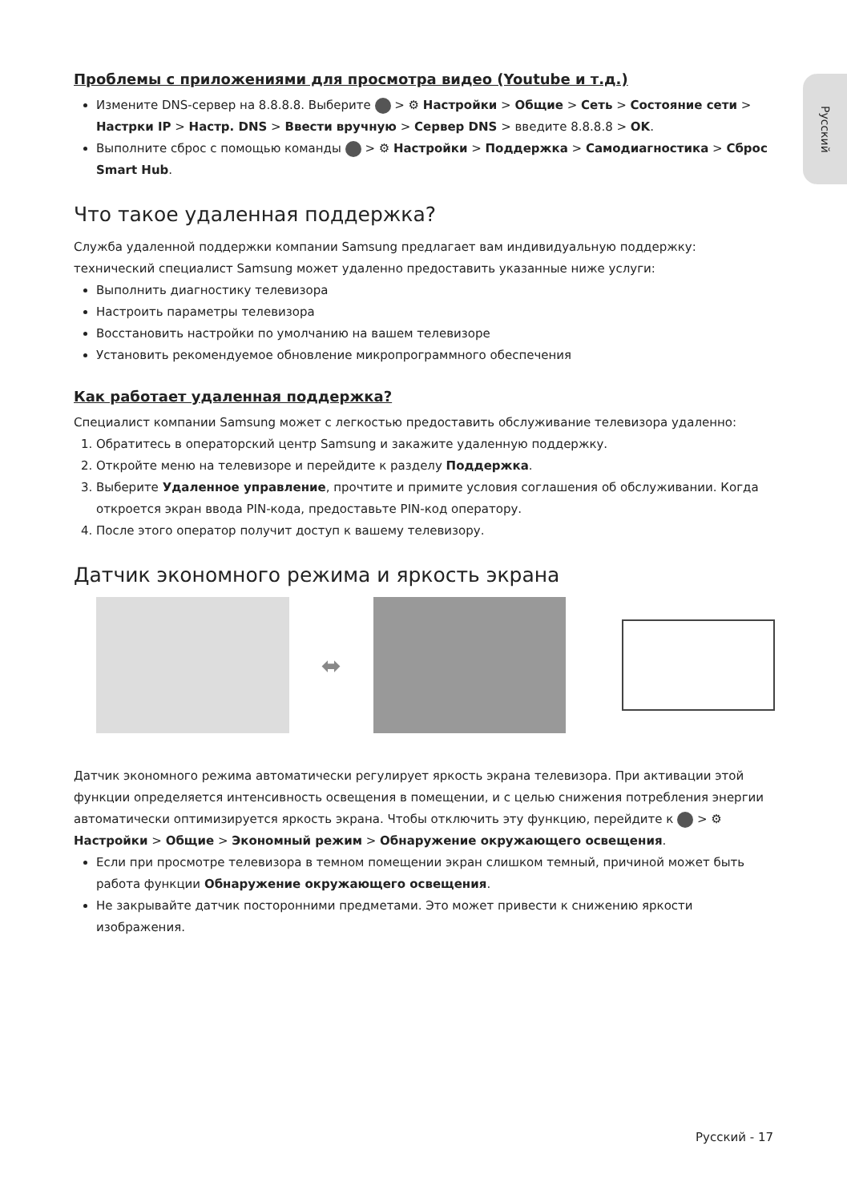Русский
Проблемы с приложениями для просмотра видео (Youtube и т.д.)
Измените DNS-сервер на 8.8.8.8. Выберите > ⚙ Настройки > Общие > Сеть > Состояние сети > Настр­ки IP > Настр. DNS > Ввести вручную > Сервер DNS > введите 8.8.8.8 > OK.
Выполните сброс с помощью команды > ⚙ Настройки > Поддержка > Самодиагностика > Сброс Smart Hub.
Что такое удаленная поддержка?
Служба удаленной поддержки компании Samsung предлагает вам индивидуальную поддержку: технический специалист Samsung может удаленно предоставить указанные ниже услуги:
Выполнить диагностику телевизора
Настроить параметры телевизора
Восстановить настройки по умолчанию на вашем телевизоре
Установить рекомендуемое обновление микропрограммного обеспечения
Как работает удаленная поддержка?
Специалист компании Samsung может с легкостью предоставить обслуживание телевизора удаленно:
1. Обратитесь в операторский центр Samsung и закажите удаленную поддержку.
2. Откройте меню на телевизоре и перейдите к разделу Поддержка.
3. Выберите Удаленное управление, прочтите и примите условия соглашения об обслуживании. Когда откроется экран ввода PIN-кода, предоставьте PIN-код оператору.
4. После этого оператор получит доступ к вашему телевизору.
Датчик экономного режима и яркость экрана
⬌
Датчик экономного режима автоматически регулирует яркость экрана телевизора. При активации этой функции определяется интенсивность освещения в помещении, и с целью снижения потребления энергии автоматически оптимизируется яркость экрана. Чтобы отключить эту функцию, перейдите к > ⚙ Настройки > Общие > Экономный режим > Обнаружение окружающего освещения.
Если при просмотре телевизора в темном помещении экран слишком темный, причиной может быть работа функции Обнаружение окружающего освещения.
Не закрывайте датчик посторонними предметами. Это может привести к снижению яркости изображения.
Русский - 17